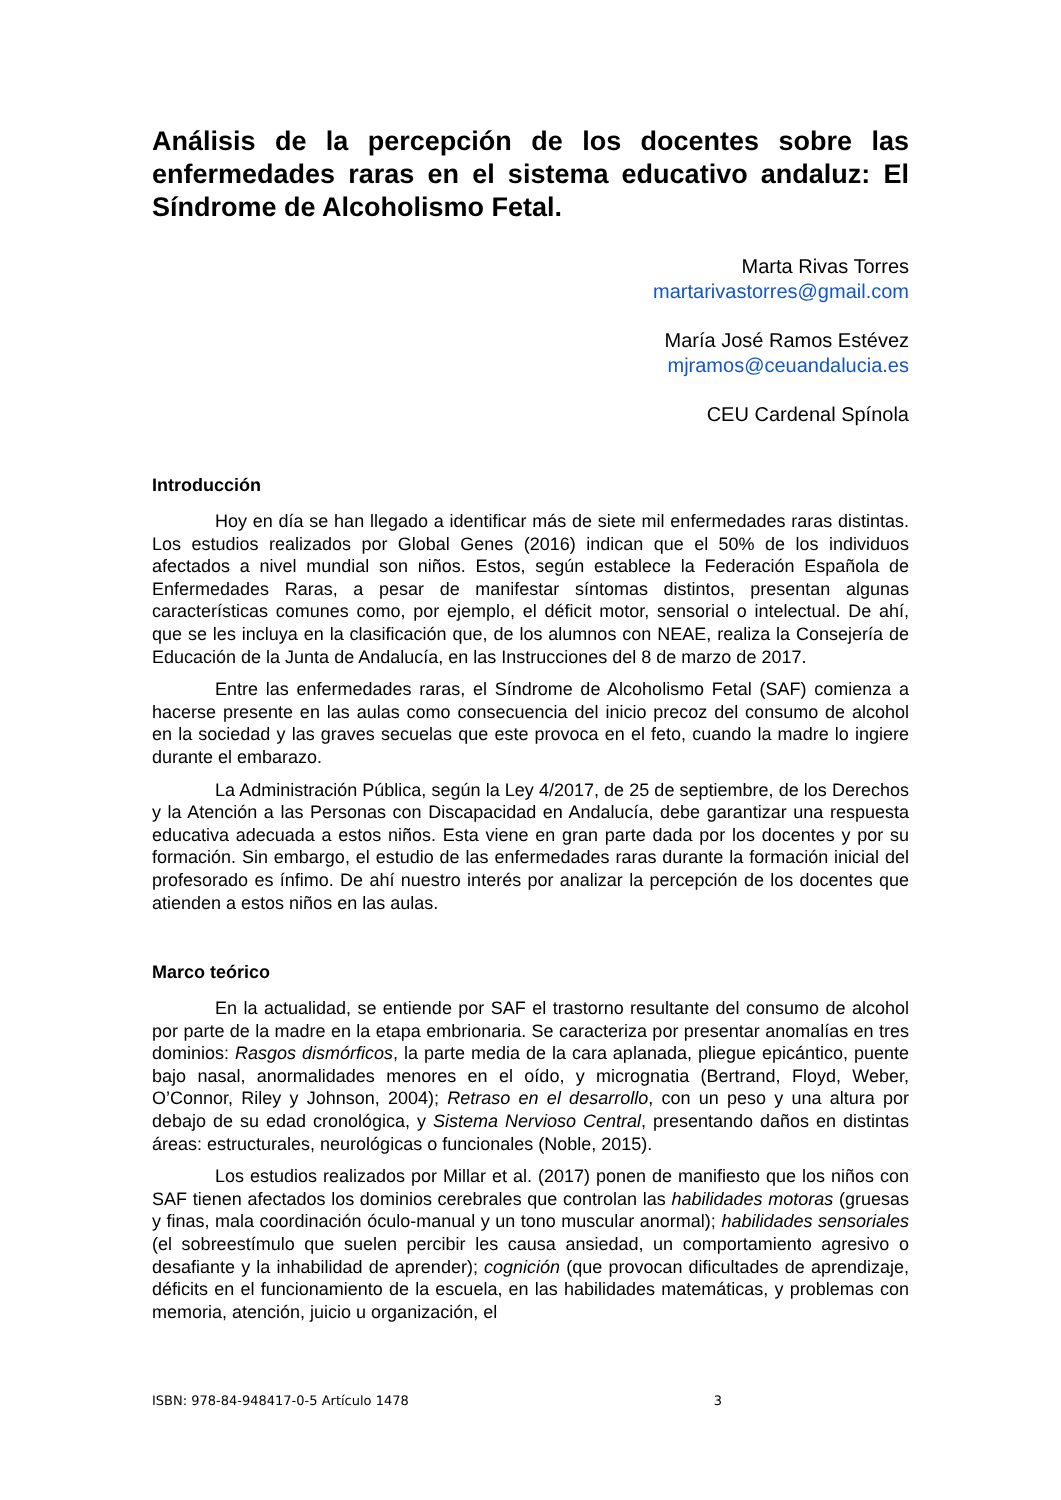Análisis de la percepción de los docentes sobre las enfermedades raras en el sistema educativo andaluz: El Síndrome de Alcoholismo Fetal.
Marta Rivas Torres
martarivastorres@gmail.com
María José Ramos Estévez
mjramos@ceuandalucia.es
CEU Cardenal Spínola
Introducción
Hoy en día se han llegado a identificar más de siete mil enfermedades raras distintas. Los estudios realizados por Global Genes (2016) indican que el 50% de los individuos afectados a nivel mundial son niños. Estos, según establece la Federación Española de Enfermedades Raras, a pesar de manifestar síntomas distintos, presentan algunas características comunes como, por ejemplo, el déficit motor, sensorial o intelectual. De ahí, que se les incluya en la clasificación que, de los alumnos con NEAE, realiza la Consejería de Educación de la Junta de Andalucía, en las Instrucciones del 8 de marzo de 2017.
Entre las enfermedades raras, el Síndrome de Alcoholismo Fetal (SAF) comienza a hacerse presente en las aulas como consecuencia del inicio precoz del consumo de alcohol en la sociedad y las graves secuelas que este provoca en el feto, cuando la madre lo ingiere durante el embarazo.
La Administración Pública, según la Ley 4/2017, de 25 de septiembre, de los Derechos y la Atención a las Personas con Discapacidad en Andalucía, debe garantizar una respuesta educativa adecuada a estos niños. Esta viene en gran parte dada por los docentes y por su formación. Sin embargo, el estudio de las enfermedades raras durante la formación inicial del profesorado es ínfimo. De ahí nuestro interés por analizar la percepción de los docentes que atienden a estos niños en las aulas.
Marco teórico
En la actualidad, se entiende por SAF el trastorno resultante del consumo de alcohol por parte de la madre en la etapa embrionaria. Se caracteriza por presentar anomalías en tres dominios: Rasgos dismórficos, la parte media de la cara aplanada, pliegue epicántico, puente bajo nasal, anormalidades menores en el oído, y micrognatia (Bertrand, Floyd, Weber, O’Connor, Riley y Johnson, 2004); Retraso en el desarrollo, con un peso y una altura por debajo de su edad cronológica, y Sistema Nervioso Central, presentando daños en distintas áreas: estructurales, neurológicas o funcionales (Noble, 2015).
Los estudios realizados por Millar et al. (2017) ponen de manifiesto que los niños con SAF tienen afectados los dominios cerebrales que controlan las habilidades motoras (gruesas y finas, mala coordinación óculo-manual y un tono muscular anormal); habilidades sensoriales (el sobreestímulo que suelen percibir les causa ansiedad, un comportamiento agresivo o desafiante y la inhabilidad de aprender); cognición (que provocan dificultades de aprendizaje, déficits en el funcionamiento de la escuela, en las habilidades matemáticas, y problemas con memoria, atención, juicio u organización, el
ISBN: 978-84-948417-0-5 Artículo 1478 3